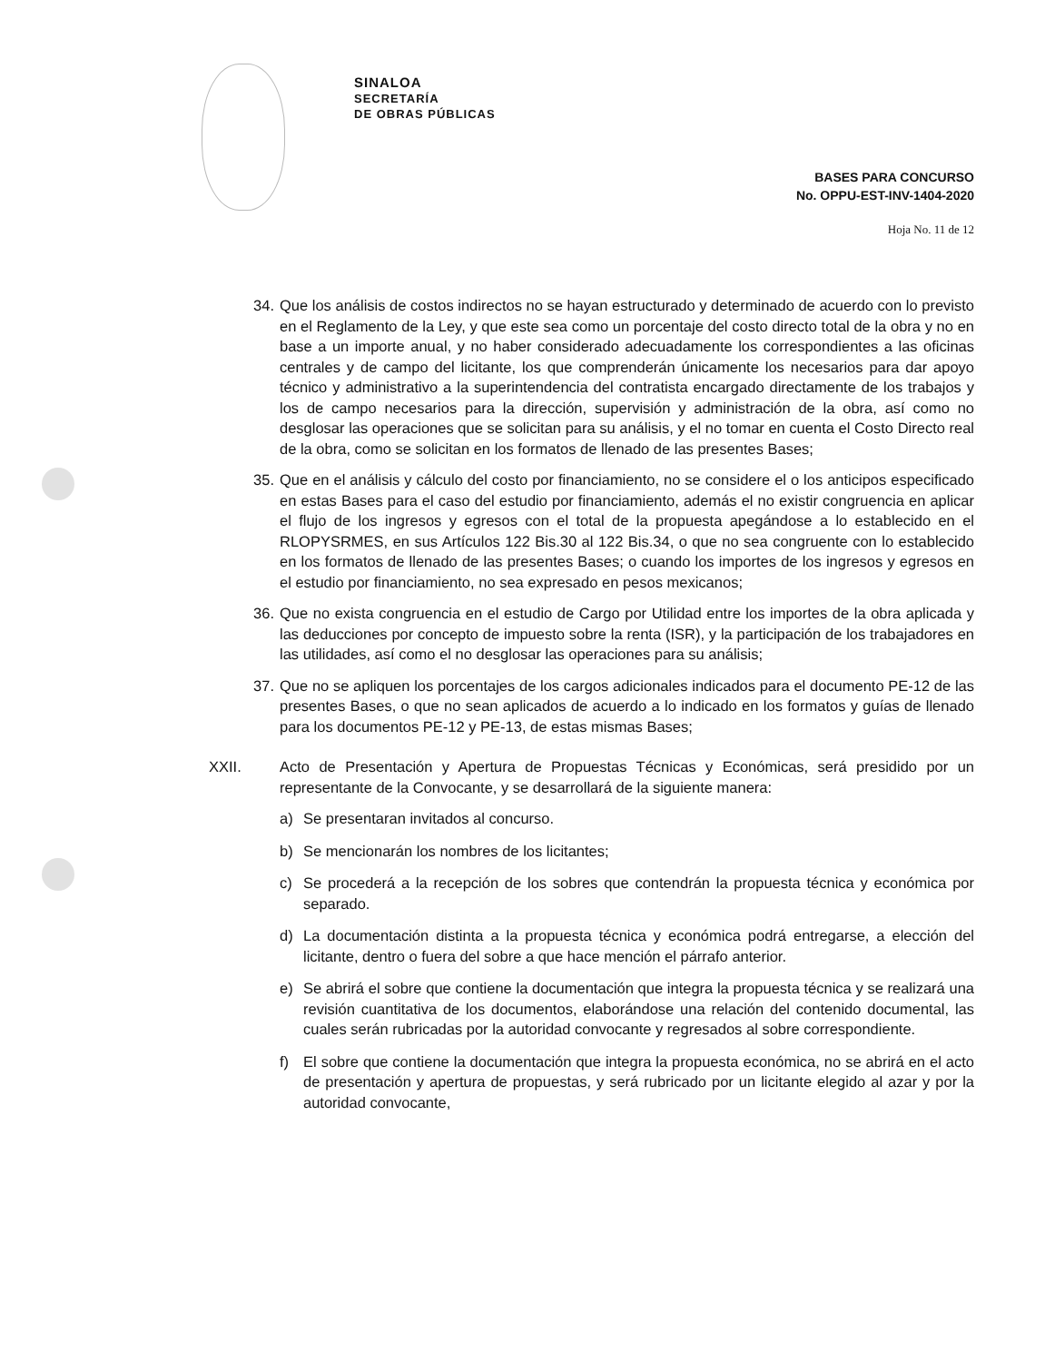SINALOA
SECRETARÍA
DE OBRAS PÚBLICAS
BASES PARA CONCURSO
No. OPPU-EST-INV-1404-2020
Hoja No. 11 de 12
34. Que los análisis de costos indirectos no se hayan estructurado y determinado de acuerdo con lo previsto en el Reglamento de la Ley, y que este sea como un porcentaje del costo directo total de la obra y no en base a un importe anual, y no haber considerado adecuadamente los correspondientes a las oficinas centrales y de campo del licitante, los que comprenderán únicamente los necesarios para dar apoyo técnico y administrativo a la superintendencia del contratista encargado directamente de los trabajos y los de campo necesarios para la dirección, supervisión y administración de la obra, así como no desglosar las operaciones que se solicitan para su análisis, y el no tomar en cuenta el Costo Directo real de la obra, como se solicitan en los formatos de llenado de las presentes Bases;
35. Que en el análisis y cálculo del costo por financiamiento, no se considere el o los anticipos especificado en estas Bases para el caso del estudio por financiamiento, además el no existir congruencia en aplicar el flujo de los ingresos y egresos con el total de la propuesta apegándose a lo establecido en el RLOPYSRMES, en sus Artículos 122 Bis.30 al 122 Bis.34, o que no sea congruente con lo establecido en los formatos de llenado de las presentes Bases; o cuando los importes de los ingresos y egresos en el estudio por financiamiento, no sea expresado en pesos mexicanos;
36. Que no exista congruencia en el estudio de Cargo por Utilidad entre los importes de la obra aplicada y las deducciones por concepto de impuesto sobre la renta (ISR), y la participación de los trabajadores en las utilidades, así como el no desglosar las operaciones para su análisis;
37. Que no se apliquen los porcentajes de los cargos adicionales indicados para el documento PE-12 de las presentes Bases, o que no sean aplicados de acuerdo a lo indicado en los formatos y guías de llenado para los documentos PE-12 y PE-13, de estas mismas Bases;
XXII. Acto de Presentación y Apertura de Propuestas Técnicas y Económicas, será presidido por un representante de la Convocante, y se desarrollará de la siguiente manera:
a) Se presentaran invitados al concurso.
b) Se mencionarán los nombres de los licitantes;
c) Se procederá a la recepción de los sobres que contendrán la propuesta técnica y económica por separado.
d) La documentación distinta a la propuesta técnica y económica podrá entregarse, a elección del licitante, dentro o fuera del sobre a que hace mención el párrafo anterior.
e) Se abrirá el sobre que contiene la documentación que integra la propuesta técnica y se realizará una revisión cuantitativa de los documentos, elaborándose una relación del contenido documental, las cuales serán rubricadas por la autoridad convocante y regresados al sobre correspondiente.
f) El sobre que contiene la documentación que integra la propuesta económica, no se abrirá en el acto de presentación y apertura de propuestas, y será rubricado por un licitante elegido al azar y por la autoridad convocante,